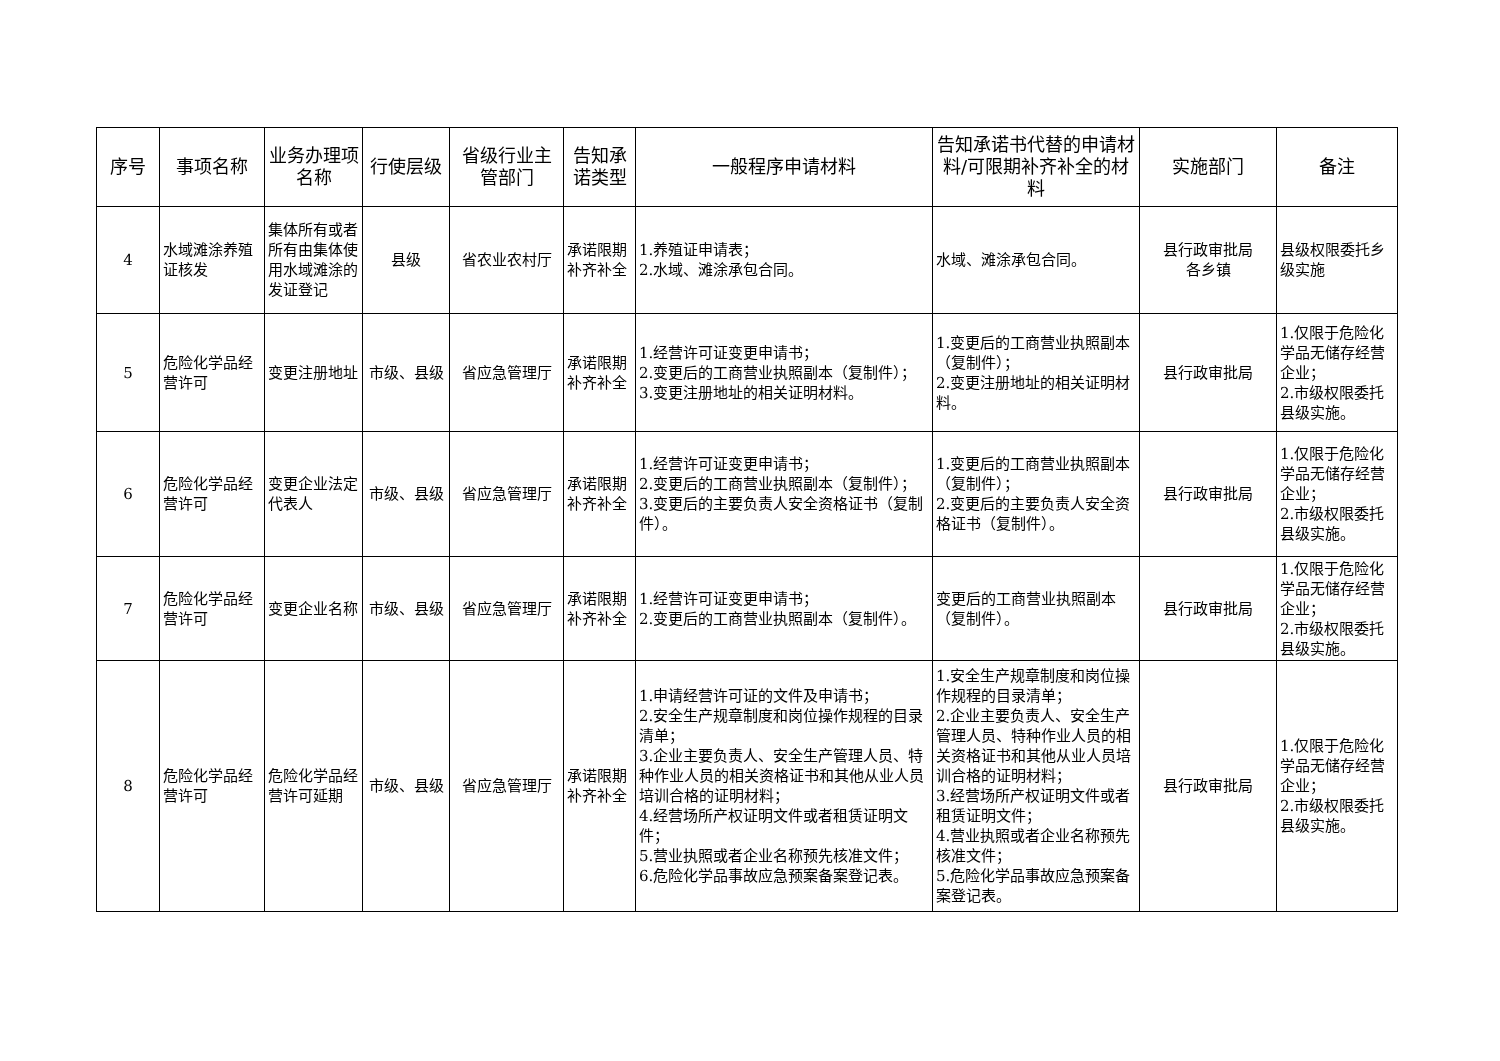| 序号 | 事项名称 | 业务办理项名称 | 行使层级 | 省级行业主管部门 | 告知承诺类型 | 一般程序申请材料 | 告知承诺书代替的申请材料/可限期补齐补全的材料 | 实施部门 | 备注 |
| --- | --- | --- | --- | --- | --- | --- | --- | --- | --- |
| 4 | 水域滩涂养殖证核发 | 集体所有或者所有由集体使用水域滩涂的发证登记 | 县级 | 省农业农村厅 | 承诺限期补齐补全 | 1.养殖证申请表； 2.水域、滩涂承包合同。 | 水域、滩涂承包合同。 | 县行政审批局 各乡镇 | 县级权限委托乡级实施 |
| 5 | 危险化学品经营许可 | 变更注册地址 | 市级、县级 | 省应急管理厅 | 承诺限期补齐补全 | 1.经营许可证变更申请书； 2.变更后的工商营业执照副本（复制件）； 3.变更注册地址的相关证明材料。 | 1.变更后的工商营业执照副本（复制件）； 2.变更注册地址的相关证明材料。 | 县行政审批局 | 1.仅限于危险化学品无储存经营企业； 2.市级权限委托县级实施。 |
| 6 | 危险化学品经营许可 | 变更企业法定代表人 | 市级、县级 | 省应急管理厅 | 承诺限期补齐补全 | 1.经营许可证变更申请书； 2.变更后的工商营业执照副本（复制件）； 3.变更后的主要负责人安全资格证书（复制件）。 | 1.变更后的工商营业执照副本（复制件）； 2.变更后的主要负责人安全资格证书（复制件）。 | 县行政审批局 | 1.仅限于危险化学品无储存经营企业； 2.市级权限委托县级实施。 |
| 7 | 危险化学品经营许可 | 变更企业名称 | 市级、县级 | 省应急管理厅 | 承诺限期补齐补全 | 1.经营许可证变更申请书； 2.变更后的工商营业执照副本（复制件）。 | 变更后的工商营业执照副本（复制件）。 | 县行政审批局 | 1.仅限于危险化学品无储存经营企业； 2.市级权限委托县级实施。 |
| 8 | 危险化学品经营许可 | 危险化学品经营许可延期 | 市级、县级 | 省应急管理厅 | 承诺限期补齐补全 | 1.申请经营许可证的文件及申请书； 2.安全生产规章制度和岗位操作规程的目录清单； 3.企业主要负责人、安全生产管理人员、特种作业人员的相关资格证书和其他从业人员培训合格的证明材料； 4.经营场所产权证明文件或者租赁证明文件； 5.营业执照或者企业名称预先核准文件； 6.危险化学品事故应急预案备案登记表。 | 1.安全生产规章制度和岗位操作规程的目录清单； 2.企业主要负责人、安全生产管理人员、特种作业人员的相关资格证书和其他从业人员培训合格的证明材料； 3.经营场所产权证明文件或者租赁证明文件； 4.营业执照或者企业名称预先核准文件； 5.危险化学品事故应急预案备案登记表。 | 县行政审批局 | 1.仅限于危险化学品无储存经营企业； 2.市级权限委托县级实施。 |